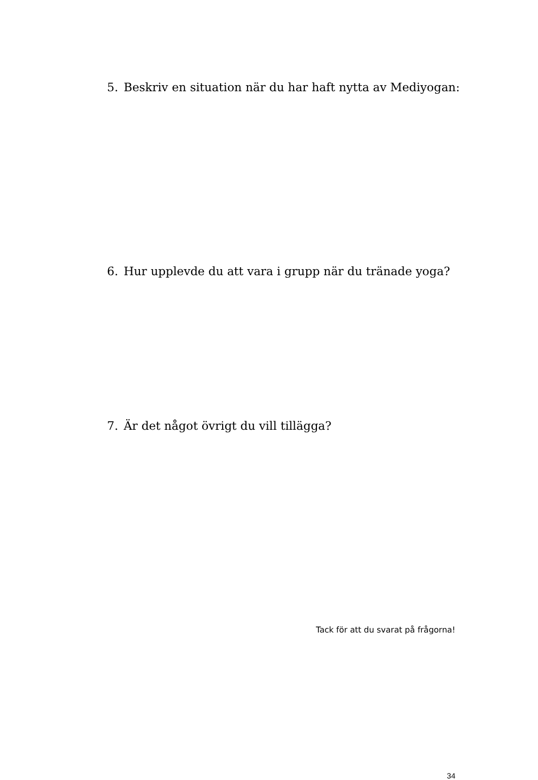5. Beskriv en situation när du har haft nytta av Mediyogan:
6. Hur upplevde du att vara i grupp när du tränade yoga?
7. Är det något övrigt du vill tillägga?
Tack för att du svarat på frågorna!
34